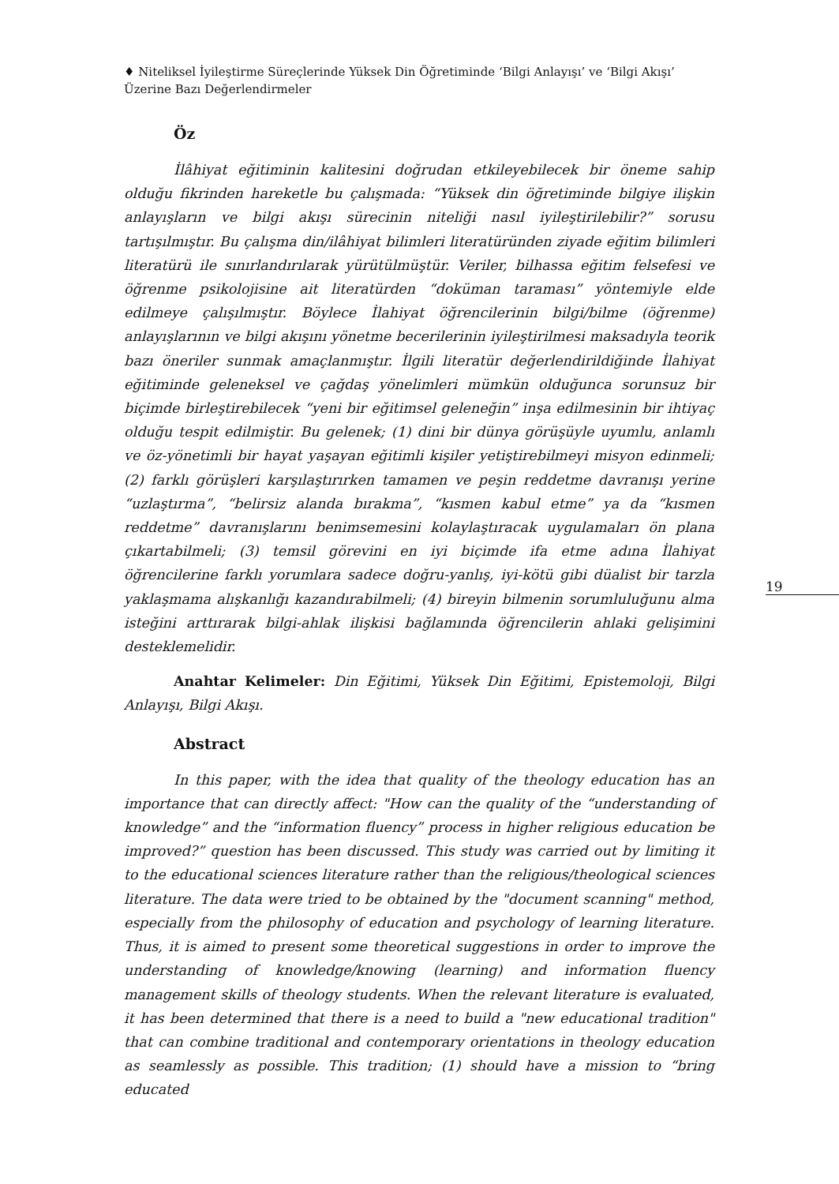♦ Niteliksel İyileştirme Süreçlerinde Yüksek Din Öğretiminde ‘Bilgi Anlayışı’ ve ‘Bilgi Akışı’ Üzerine Bazı Değerlendirmeler
Öz
İlâhiyat eğitiminin kalitesini doğrudan etkileyebilecek bir öneme sahip olduğu fikrinden hareketle bu çalışmada: “Yüksek din öğretiminde bilgiye ilişkin anlayışların ve bilgi akışı sürecinin niteliği nasıl iyileştirilebilir?” sorusu tartışılmıştır. Bu çalışma din/ilâhiyat bilimleri literatüründen ziyade eğitim bilimleri literatürü ile sınırlandırılarak yürütülmüştür. Veriler, bilhassa eğitim felsefesi ve öğrenme psikolojisine ait literatürden “doküman taraması” yöntemiyle elde edilmeye çalışılmıştır. Böylece İlahiyat öğrencilerinin bilgi/bilme (öğrenme) anlayışlarının ve bilgi akışını yönetme becerilerinin iyileştirilmesi maksadıyla teorik bazı öneriler sunmak amaçlanmıştır. İlgili literatür değerlendirildiğinde İlahiyat eğitiminde geleneksel ve çağdaş yönelimleri mümkün olduğunca sorunsuz bir biçimde birleştirebilecek “yeni bir eğitimsel geleneğin” inşa edilmesinin bir ihtiyaç olduğu tespit edilmiştir. Bu gelenek; (1) dini bir dünya görüşüyle uyumlu, anlamlı ve öz-yönetimli bir hayat yaşayan eğitimli kişiler yetiştirebilmeyi misyon edinmeli; (2) farklı görüşleri karşılaştırırken tamamen ve peşin reddetme davranışı yerine “uzlaştırma”, “belirsiz alanda bırakma”, “kısmen kabul etme” ya da “kısmen reddetme” davranışlarını benimsemesini kolaylaştıracak uygulamaları ön plana çıkartabilmeli; (3) temsil görevini en iyi biçimde ifa etme adına İlahiyat öğrencilerine farklı yorumlara sadece doğru-yanlış, iyi-kötü gibi düalist bir tarzla yaklaşmama alışkanlığı kazandırabilmeli; (4) bireyin bilmenin sorumluluğunu alma isteğini arttırarak bilgi-ahlak ilişkisi bağlamında öğrencilerin ahlaki gelişimini desteklemelidir.
Anahtar Kelimeler: Din Eğitimi, Yüksek Din Eğitimi, Epistemoloji, Bilgi Anlayışı, Bilgi Akışı.
Abstract
In this paper, with the idea that quality of the theology education has an importance that can directly affect: "How can the quality of the “understanding of knowledge” and the “information fluency” process in higher religious education be improved?” question has been discussed. This study was carried out by limiting it to the educational sciences literature rather than the religious/theological sciences literature. The data were tried to be obtained by the "document scanning" method, especially from the philosophy of education and psychology of learning literature. Thus, it is aimed to present some theoretical suggestions in order to improve the understanding of knowledge/knowing (learning) and information fluency management skills of theology students. When the relevant literature is evaluated, it has been determined that there is a need to build a "new educational tradition" that can combine traditional and contemporary orientations in theology education as seamlessly as possible. This tradition; (1) should have a mission to “bring educated
19